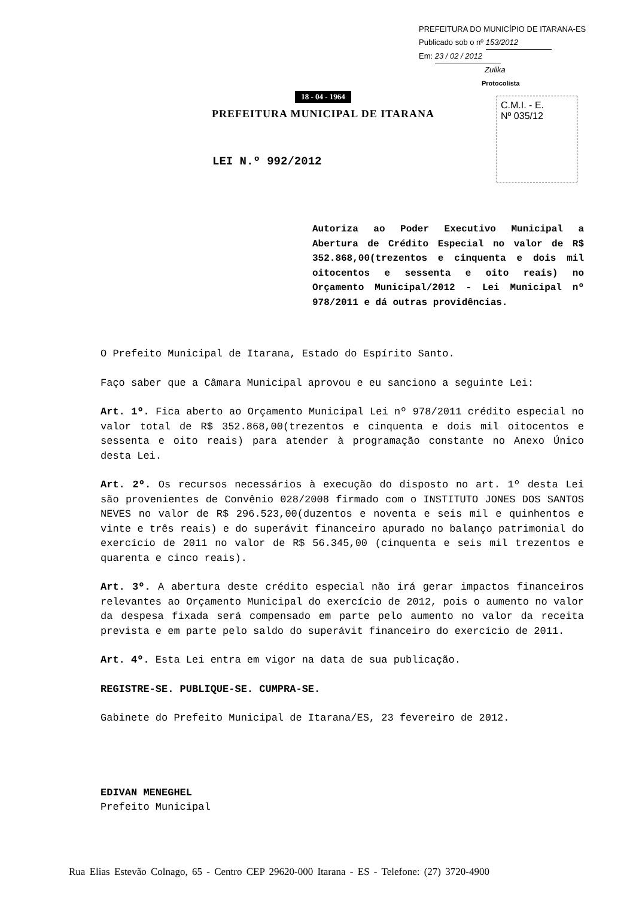PREFEITURA DO MUNICÍPIO DE ITARANA-ES
Publicado sob o nº 153/2012
Em: 23 / 02 / 2012
Zulika
Protocolista
C.M.I. - E.
Nº 035/12
18 - 04 - 1964
PREFEITURA MUNICIPAL DE ITARANA
LEI N.º 992/2012
Autoriza ao Poder Executivo Municipal a Abertura de Crédito Especial no valor de R$ 352.868,00(trezentos e cinquenta e dois mil oitocentos e sessenta e oito reais) no Orçamento Municipal/2012 - Lei Municipal nº 978/2011 e dá outras providências.
O Prefeito Municipal de Itarana, Estado do Espírito Santo.
Faço saber que a Câmara Municipal aprovou e eu sanciono a seguinte Lei:
Art. 1º. Fica aberto ao Orçamento Municipal Lei nº 978/2011 crédito especial no valor total de R$ 352.868,00(trezentos e cinquenta e dois mil oitocentos e sessenta e oito reais) para atender à programação constante no Anexo Único desta Lei.
Art. 2º. Os recursos necessários à execução do disposto no art. 1º desta Lei são provenientes de Convênio 028/2008 firmado com o INSTITUTO JONES DOS SANTOS NEVES no valor de R$ 296.523,00(duzentos e noventa e seis mil e quinhentos e vinte e três reais) e do superávit financeiro apurado no balanço patrimonial do exercício de 2011 no valor de R$ 56.345,00 (cinquenta e seis mil trezentos e quarenta e cinco reais).
Art. 3º. A abertura deste crédito especial não irá gerar impactos financeiros relevantes ao Orçamento Municipal do exercício de 2012, pois o aumento no valor da despesa fixada será compensado em parte pelo aumento no valor da receita prevista e em parte pelo saldo do superávit financeiro do exercício de 2011.
Art. 4º. Esta Lei entra em vigor na data de sua publicação.
REGISTRE-SE. PUBLIQUE-SE. CUMPRA-SE.
Gabinete do Prefeito Municipal de Itarana/ES, 23 fevereiro de 2012.
EDIVAN MENEGHEL
Prefeito Municipal
Rua Elias Estevão Colnago, 65 - Centro CEP 29620-000 Itarana - ES - Telefone: (27) 3720-4900